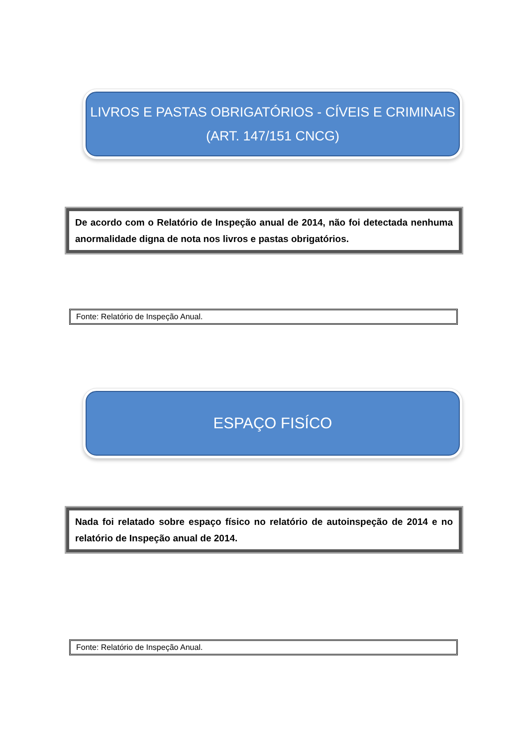LIVROS E PASTAS OBRIGATÓRIOS - CÍVEIS E CRIMINAIS
(ART. 147/151 CNCG)
De acordo com o Relatório de Inspeção anual de 2014, não foi detectada nenhuma anormalidade digna de nota nos livros e pastas obrigatórios.
Fonte: Relatório de Inspeção Anual.
ESPAÇO FISÍCO
Nada foi relatado sobre espaço físico no relatório de autoinspeção de 2014 e no relatório de Inspeção anual de 2014.
Fonte: Relatório de Inspeção Anual.